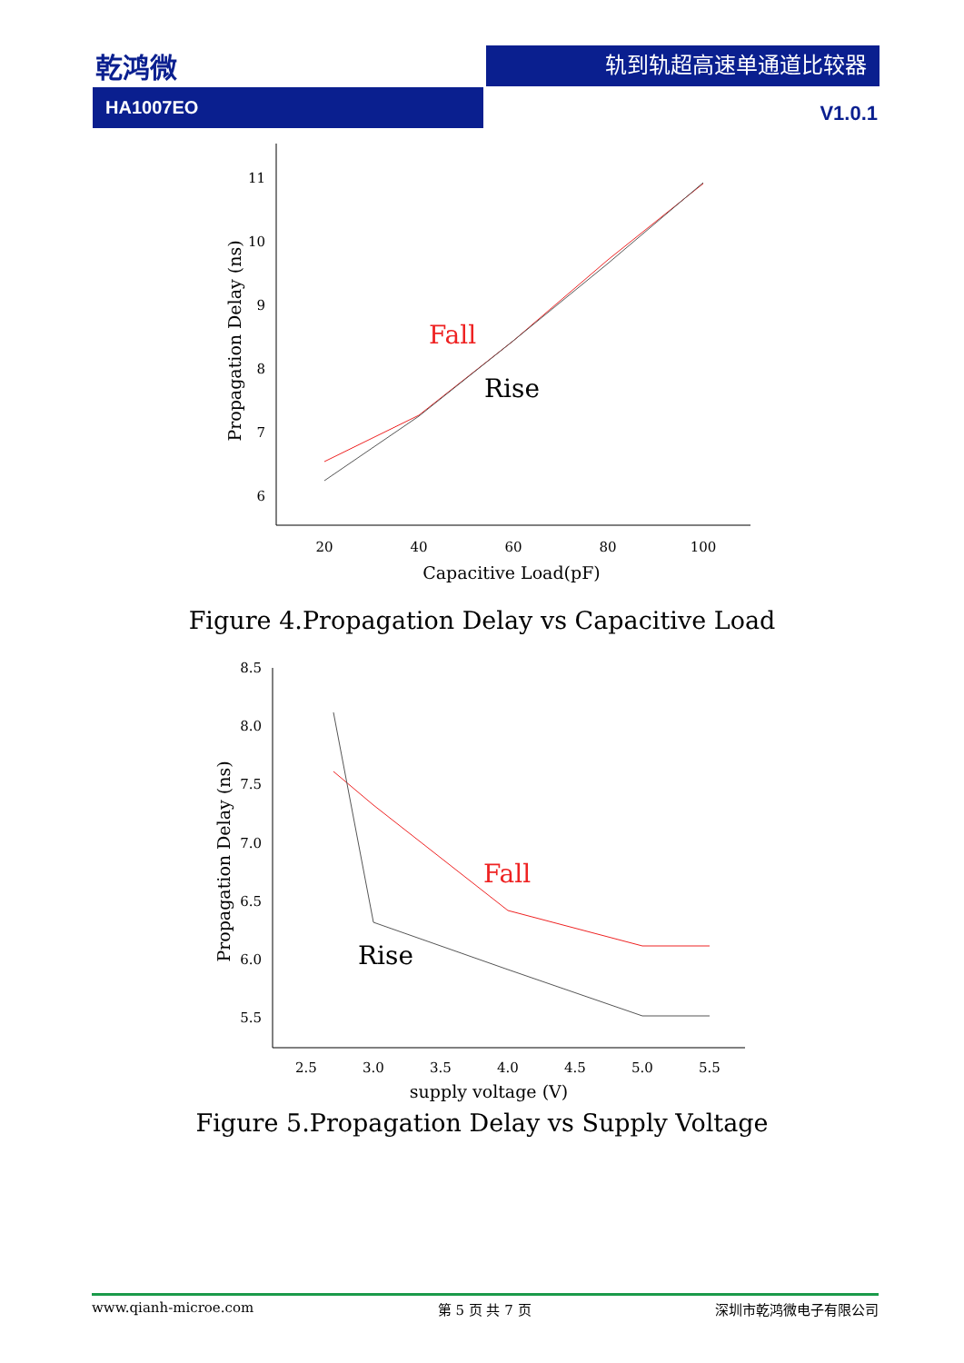乾鸿微 轨到轨超高速单通道比较器
HA1007EO
V1.0.1
11
10
9
8
7
6
20
40
60
80
100
Capacitive Load(pF)
Propagation Delay (ns)
Fall
Rise
Figure 4.Propagation Delay vs Capacitive Load
8.5
8.0
7.5
7.0
6.5
6.0
5.5
2.5
3.0
3.5
4.0
4.5
5.0
5.5
supply voltage (V)
Propagation Delay (ns)
Fall
Rise
Figure 5.Propagation Delay vs Supply Voltage
www.qianh-microe.com 第 5 页 共 7 页 深圳市乾鸿微电子有限公司